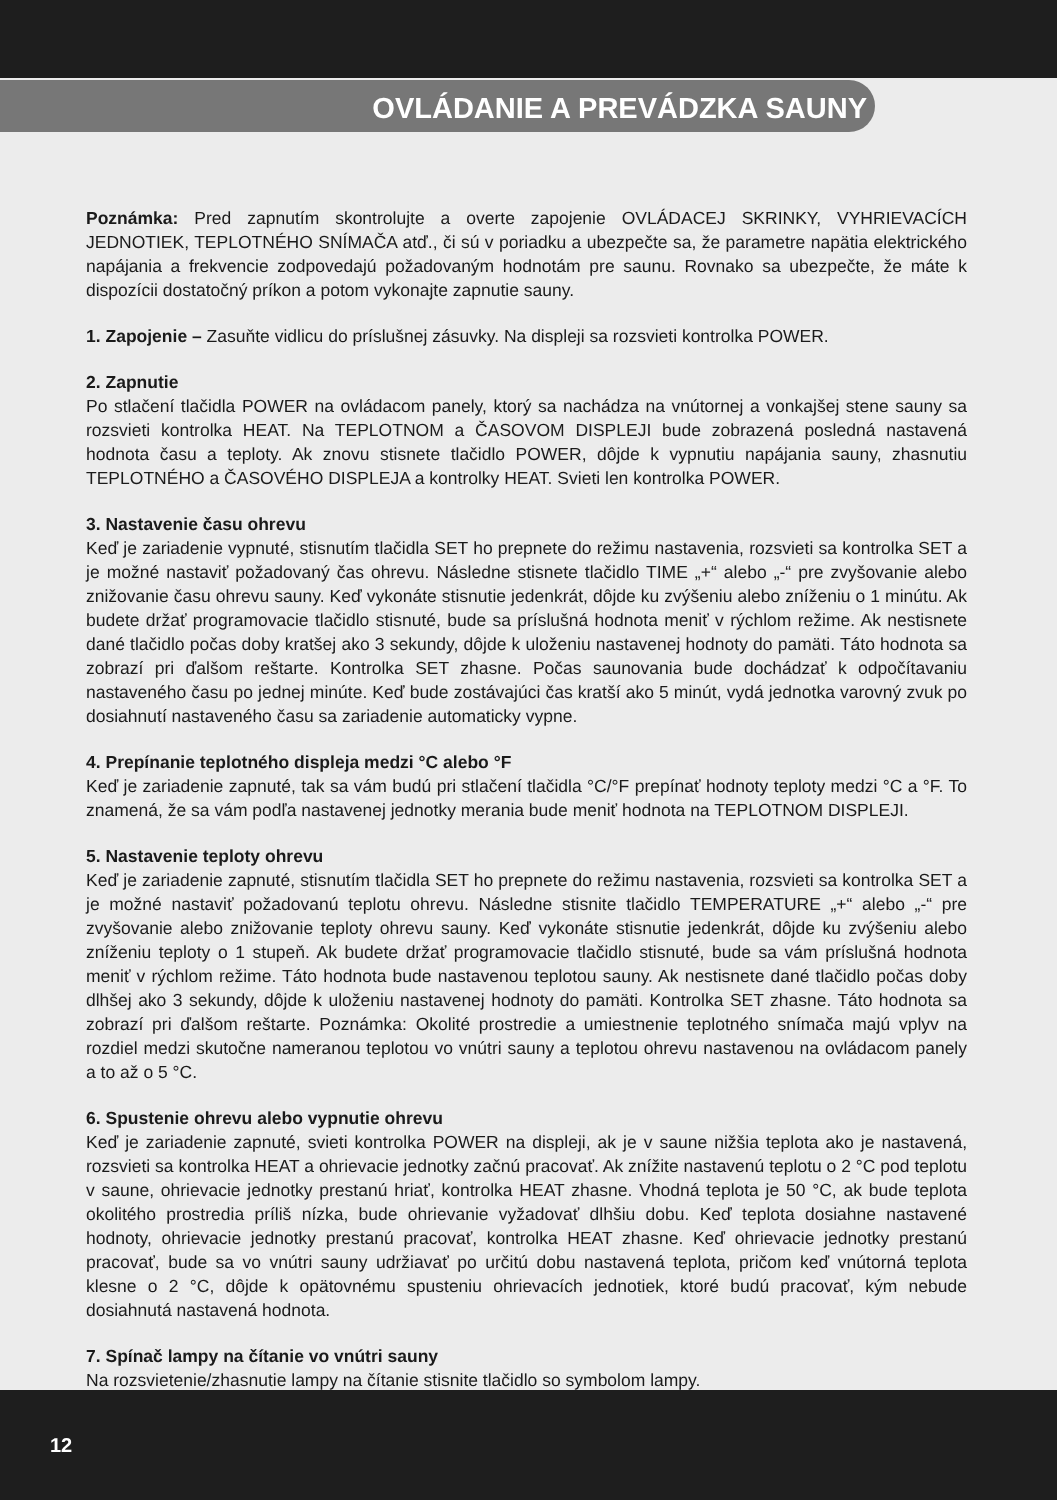OVLÁDANIE A PREVÁDZKA SAUNY
Poznámka: Pred zapnutím skontrolujte a overte zapojenie OVLÁDACEJ SKRINKY, VYHRIEVACÍCH JEDNOTIEK, TEPLOTNÉHO SNÍMAČA atď., či sú v poriadku a ubezpečte sa, že parametre napätia elektrického napájania a frekvencie zodpovedajú požadovaným hodnotám pre saunu. Rovnako sa ubezpečte, že máte k dispozícii dostatočný príkon a potom vykonajte zapnutie sauny.
1. Zapojenie – Zasuňte vidlicu do príslušnej zásuvky. Na displeji sa rozsvieti kontrolka POWER.
2. Zapnutie
Po stlačení tlačidla POWER na ovládacom panely, ktorý sa nachádza na vnútornej a vonkajšej stene sauny sa rozsvieti kontrolka HEAT. Na TEPLOTNOM a ČASOVOM DISPLEJI bude zobrazená posledná nastavená hodnota času a teploty. Ak znovu stisnete tlačidlo POWER, dôjde k vypnutiu napájania sauny, zhasnutiu TEPLOTNÉHO a ČASOVÉHO DISPLEJA a kontrolky HEAT. Svieti len kontrolka POWER.
3. Nastavenie času ohrevu
Keď je zariadenie vypnuté, stisnutím tlačidla SET ho prepnete do režimu nastavenia, rozsvieti sa kontrolka SET a je možné nastaviť požadovaný čas ohrevu. Následne stisnete tlačidlo TIME „+“ alebo „-“ pre zvyšovanie alebo znižovanie času ohrevu sauny. Keď vykonáte stisnutie jedenkrát, dôjde ku zvýšeniu alebo zníženiu o 1 minútu. Ak budete držať programovacie tlačidlo stisnuté, bude sa príslušná hodnota meniť v rýchlom režime. Ak nestisnete dané tlačidlo počas doby kratšej ako 3 sekundy, dôjde k uloženiu nastavenej hodnoty do pamäti. Táto hodnota sa zobrazí pri ďalšom reštarte. Kontrolka SET zhasne. Počas saunovania bude dochádzať k odpočítavaniu nastaveného času po jednej minúte. Keď bude zostávajúci čas kratší ako 5 minút, vydá jednotka varovný zvuk po dosiahnutí nastaveného času sa zariadenie automaticky vypne.
4. Prepínanie teplotného displeja medzi °C alebo °F
Keď je zariadenie zapnuté, tak sa vám budú pri stlačení tlačidla °C/°F prepínať hodnoty teploty medzi °C a °F. To znamená, že sa vám podľa nastavenej jednotky merania bude meniť hodnota na TEPLOTNOM DISPLEJI.
5. Nastavenie teploty ohrevu
Keď je zariadenie zapnuté, stisnutím tlačidla SET ho prepnete do režimu nastavenia, rozsvieti sa kontrolka SET a je možné nastaviť požadovanú teplotu ohrevu. Následne stisnite tlačidlo TEMPERATURE „+“ alebo „-“ pre zvyšovanie alebo znižovanie teploty ohrevu sauny. Keď vykonáte stisnutie jedenkrát, dôjde ku zvýšeniu alebo zníženiu teploty o 1 stupeň. Ak budete držať programovacie tlačidlo stisnuté, bude sa vám príslušná hodnota meniť v rýchlom režime. Táto hodnota bude nastavenou teplotou sauny. Ak nestisnete dané tlačidlo počas doby dlhšej ako 3 sekundy, dôjde k uloženiu nastavenej hodnoty do pamäti. Kontrolka SET zhasne. Táto hodnota sa zobrazí pri ďalšom reštarte. Poznámka: Okolité prostredie a umiestnenie teplotného snímača majú vplyv na rozdiel medzi skutočne nameranou teplotou vo vnútri sauny a teplotou ohrevu nastavenou na ovládacom panely a to až o 5 °C.
6. Spustenie ohrevu alebo vypnutie ohrevu
Keď je zariadenie zapnuté, svieti kontrolka POWER na displeji, ak je v saune nižšia teplota ako je nastavená, rozsvieti sa kontrolka HEAT a ohrievacie jednotky začnú pracovať. Ak znížite nastavenú teplotu o 2 °C pod teplotu v saune, ohrievacie jednotky prestanú hriať, kontrolka HEAT zhasne. Vhodná teplota je 50 °C, ak bude teplota okolitého prostredia príliš nízka, bude ohrievanie vyžadovať dlhšiu dobu. Keď teplota dosiahne nastavené hodnoty, ohrievacie jednotky prestanú pracovať, kontrolka HEAT zhasne. Keď ohrievacie jednotky prestanú pracovať, bude sa vo vnútri sauny udržiavať po určitú dobu nastavená teplota, pričom keď vnútorná teplota klesne o 2 °C, dôjde k opätovnému spusteniu ohrievacích jednotiek, ktoré budú pracovať, kým nebude dosiahnutá nastavená hodnota.
7. Spínač lampy na čítanie vo vnútri sauny
Na rozsvietenie/zhasnutie lampy na čítanie stisnite tlačidlo so symbolom lampy.
12